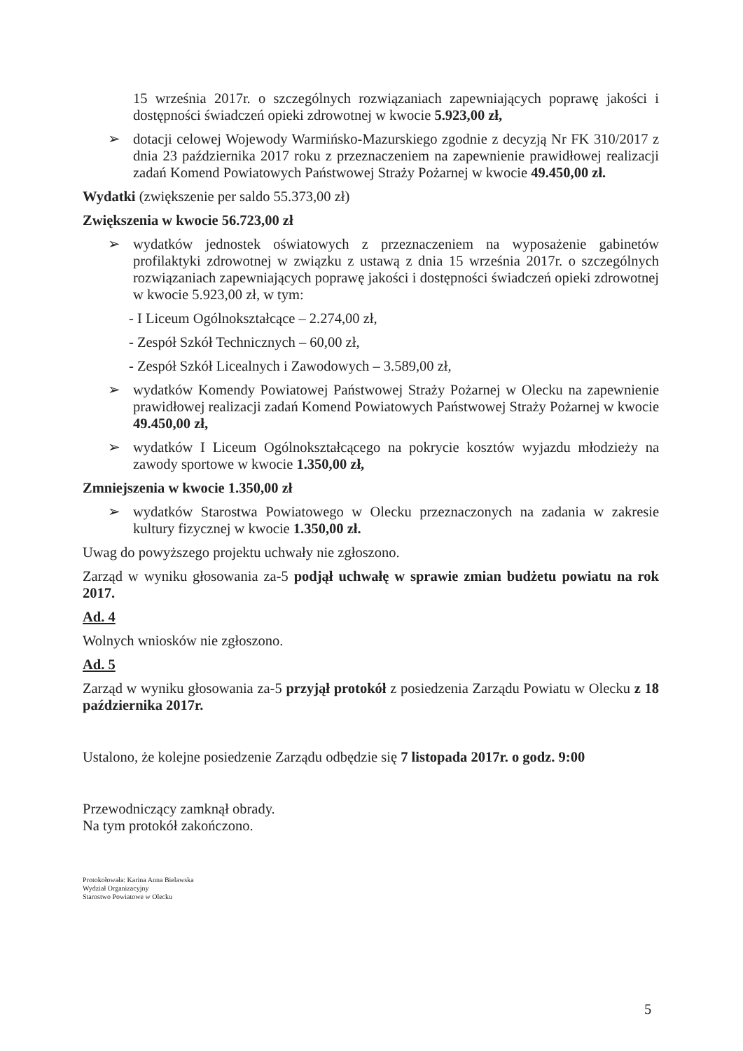15 września 2017r. o szczególnych rozwiązaniach zapewniających poprawę jakości i dostępności świadczeń opieki zdrowotnej w kwocie 5.923,00 zł,
➢ dotacji celowej Wojewody Warmińsko-Mazurskiego zgodnie z decyzją Nr FK 310/2017 z dnia 23 października 2017 roku z przeznaczeniem na zapewnienie prawidłowej realizacji zadań Komend Powiatowych Państwowej Straży Pożarnej w kwocie 49.450,00 zł.
Wydatki (zwiększenie per saldo 55.373,00 zł)
Zwiększenia w kwocie 56.723,00 zł
➢ wydatków jednostek oświatowych z przeznaczeniem na wyposażenie gabinetów profilaktyki zdrowotnej w związku z ustawą z dnia 15 września 2017r. o szczególnych rozwiązaniach zapewniających poprawę jakości i dostępności świadczeń opieki zdrowotnej w kwocie 5.923,00 zł, w tym:
- I Liceum Ogólnokształcące – 2.274,00 zł,
- Zespół Szkół Technicznych – 60,00 zł,
- Zespół Szkół Licealnych i Zawodowych – 3.589,00 zł,
➢ wydatków Komendy Powiatowej Państwowej Straży Pożarnej w Olecku na zapewnienie prawidłowej realizacji zadań Komend Powiatowych Państwowej Straży Pożarnej w kwocie 49.450,00 zł,
➢ wydatków I Liceum Ogólnokształcącego na pokrycie kosztów wyjazdu młodzieży na zawody sportowe w kwocie 1.350,00 zł,
Zmniejszenia w kwocie 1.350,00 zł
➢ wydatków Starostwa Powiatowego w Olecku przeznaczonych na zadania w zakresie kultury fizycznej w kwocie 1.350,00 zł.
Uwag do powyższego projektu uchwały nie zgłoszono.
Zarząd w wyniku głosowania za-5 podjął uchwałę w sprawie zmian budżetu powiatu na rok 2017.
Ad. 4
Wolnych wniosków nie zgłoszono.
Ad. 5
Zarząd w wyniku głosowania za-5 przyjął protokół z posiedzenia Zarządu Powiatu w Olecku z 18 października 2017r.
Ustalono, że kolejne posiedzenie Zarządu odbędzie się 7 listopada 2017r. o godz. 9:00
Przewodniczący zamknął obrady.
Na tym protokół zakończono.
Protokołowała: Karina Anna Bielawska
Wydział Organizacyjny
Starostwo Powiatowe w Olecku
5